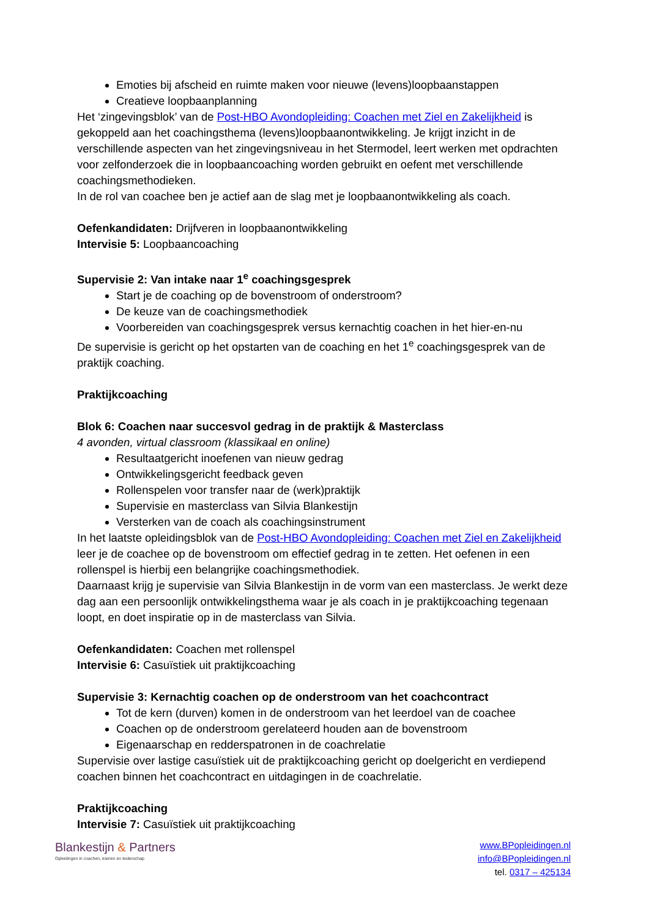Emoties bij afscheid en ruimte maken voor nieuwe (levens)loopbaanstappen
Creatieve loopbaanplanning
Het ‘zingevingsblok’ van de Post-HBO Avondopleiding: Coachen met Ziel en Zakelijkheid is gekoppeld aan het coachingsthema (levens)loopbaanontwikkeling. Je krijgt inzicht in de verschillende aspecten van het zingevingsniveau in het Stermodel, leert werken met opdrachten voor zelfonderzoek die in loopbaancoaching worden gebruikt en oefent met verschillende coachingsmethodieken.
In de rol van coachee ben je actief aan de slag met je loopbaanontwikkeling als coach.
Oefenkandidaten: Drijfveren in loopbaanontwikkeling
Intervisie 5: Loopbaancoaching
Supervisie 2: Van intake naar 1<sup>e</sup> coachingsgesprek
Start je de coaching op de bovenstroom of onderstroom?
De keuze van de coachingsmethodiek
Voorbereiden van coachingsgesprek versus kernachtig coachen in het hier-en-nu
De supervisie is gericht op het opstarten van de coaching en het 1<sup>e</sup> coachingsgesprek van de praktijk coaching.
Praktijkcoaching
Blok 6: Coachen naar succesvol gedrag in de praktijk & Masterclass
4 avonden, virtual classroom (klassikaal en online)
Resultaatgericht inoefenen van nieuw gedrag
Ontwikkelingsgericht feedback geven
Rollenspelen voor transfer naar de (werk)praktijk
Supervisie en masterclass van Silvia Blankestijn
Versterken van de coach als coachingsinstrument
In het laatste opleidingsblok van de Post-HBO Avondopleiding: Coachen met Ziel en Zakelijkheid leer je de coachee op de bovenstroom om effectief gedrag in te zetten. Het oefenen in een rollenspel is hierbij een belangrijke coachingsmethodiek.
Daarnaast krijg je supervisie van Silvia Blankestijn in de vorm van een masterclass. Je werkt deze dag aan een persoonlijk ontwikkelingsthema waar je als coach in je praktijkcoaching tegenaan loopt, en doet inspiratie op in de masterclass van Silvia.
Oefenkandidaten: Coachen met rollenspel
Intervisie 6: Casuïstiek uit praktijkcoaching
Supervisie 3: Kernachtig coachen op de onderstroom van het coachcontract
Tot de kern (durven) komen in de onderstroom van het leerdoel van de coachee
Coachen op de onderstroom gerelateerd houden aan de bovenstroom
Eigenaarschap en redderspatronen in de coachrelatie
Supervisie over lastige casuïstiek uit de praktijkcoaching gericht op doelgericht en verdiepend coachen binnen het coachcontract en uitdagingen in de coachrelatie.
Praktijkcoaching
Intervisie 7: Casuïstiek uit praktijkcoaching
Blankestijn & Partners
Opleidingen in coachen, trainen en leiderschap
www.BPopleidingen.nl
info@BPopleidingen.nl
tel. 0317 – 425134